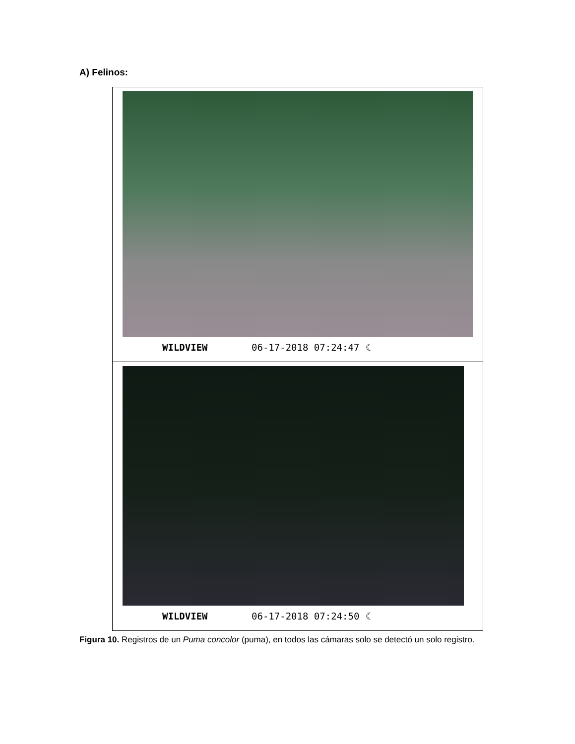A) Felinos:
| WILDVIEW 06-17-2018 07:24:47 ☾ |
| WILDVIEW 06-17-2018 07:24:50 ☾ |
Figura 10. Registros de un Puma concolor (puma), en todos las cámaras solo se detectó un solo registro.